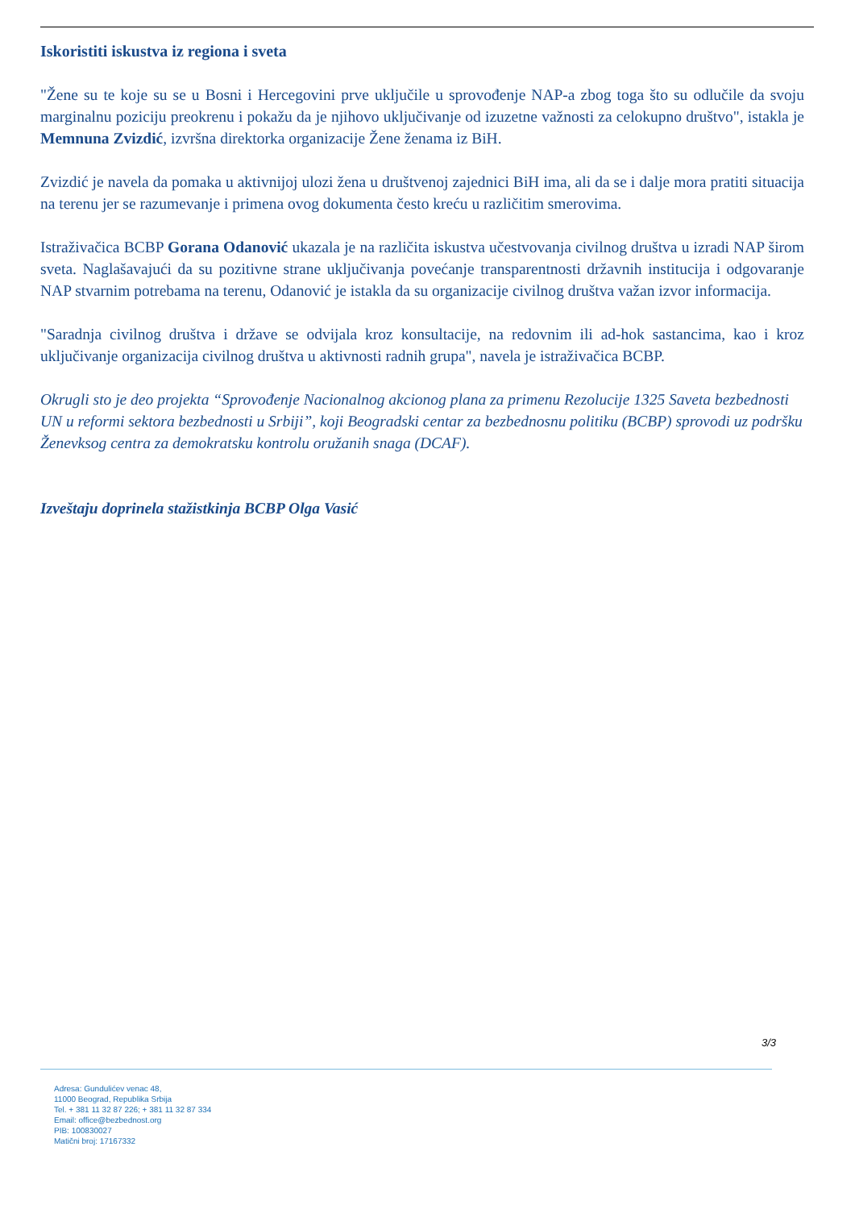Iskoristiti iskustva iz regiona i sveta
"Žene su te koje su se u Bosni i Hercegovini prve uključile u sprovođenje NAP-a zbog toga što su odlučile da svoju marginalnu poziciju preokrenu i pokažu da je njihovo uključivanje od izuzetne važnosti za celokupno društvo", istakla je Memnuna Zvizdić, izvršna direktorka organizacije Žene ženama iz BiH.
Zvizdić je navela da pomaka u aktivnijoj ulozi žena u društvenoj zajednici BiH ima, ali da se i dalje mora pratiti situacija na terenu jer se razumevanje i primena ovog dokumenta često kreću u različitim smerovima.
Istraživačica BCBP Gorana Odanović ukazala je na različita iskustva učestvovanja civilnog društva u izradi NAP širom sveta. Naglašavajući da su pozitivne strane uključivanja povećanje transparentnosti državnih institucija i odgovaranje NAP stvarnim potrebama na terenu, Odanović je istakla da su organizacije civilnog društva važan izvor informacija.
"Saradnja civilnog društva i države se odvijala kroz konsultacije, na redovnim ili ad-hok sastancima, kao i kroz uključivanje organizacija civilnog društva u aktivnosti radnih grupa", navela je istraživačica BCBP.
Okrugli sto je deo projekta “Sprovođenje Nacionalnog akcionog plana za primenu Rezolucije 1325 Saveta bezbednosti UN u reformi sektora bezbednosti u Srbiji”, koji Beogradski centar za bezbednosnu politiku (BCBP) sprovodi uz podršku Ženevksog centra za demokratsku kontrolu oružanih snaga (DCAF).
Izveštaju doprinela stažistkinja BCBP Olga Vasić
3/3
Adresa: Gundulićev venac 48,
11000 Beograd, Republika Srbija
Tel. + 381 11 32 87 226; + 381 11 32 87 334
Email: office@bezbednost.org
PIB: 100830027
Matični broj: 17167332